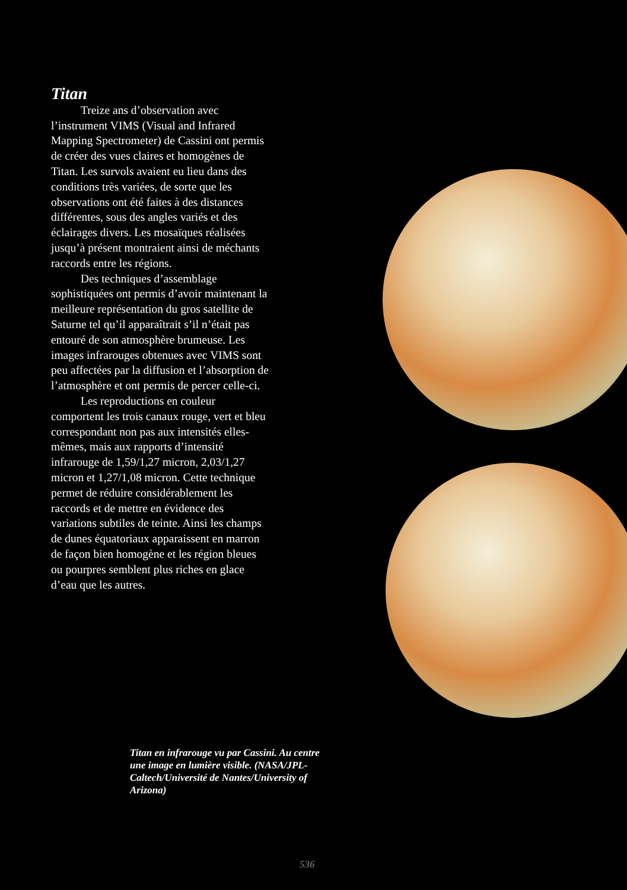Titan
Treize ans d’observation avec l’instrument VIMS (Visual and Infrared Mapping Spectrometer) de Cassini ont permis de créer des vues claires et homogènes de Titan. Les survols avaient eu lieu dans des conditions très variées, de sorte que les observations ont été faites à des distances différentes, sous des angles variés et des éclairages divers. Les mosaïques réalisées jusqu’à présent montraient ainsi de méchants raccords entre les régions.
Des techniques d’assemblage sophistiquées ont permis d’avoir maintenant la meilleure représentation du gros satellite de Saturne tel qu’il apparaîtrait s’il n’était pas entouré de son atmosphère brumeuse. Les images infrarouges obtenues avec VIMS sont peu affectées par la diffusion et l’absorption de l’atmosphère et ont permis de percer celle-ci.
Les reproductions en couleur comportent les trois canaux rouge, vert et bleu correspondant non pas aux intensités elles-mêmes, mais aux rapports d’intensité infrarouge de 1,59/1,27 micron, 2,03/1,27 micron et 1,27/1,08 micron. Cette technique permet de réduire considérablement les raccords et de mettre en évidence des variations subtiles de teinte. Ainsi les champs de dunes équatoriaux apparaissent en marron de façon bien homogène et les région bleues ou pourpres semblent plus riches en glace d’eau que les autres.
Titan en infrarouge vu par Cassini. Au centre une image en lumière visible. (NASA/JPL-Caltech/Université de Nantes/University of Arizona)
536